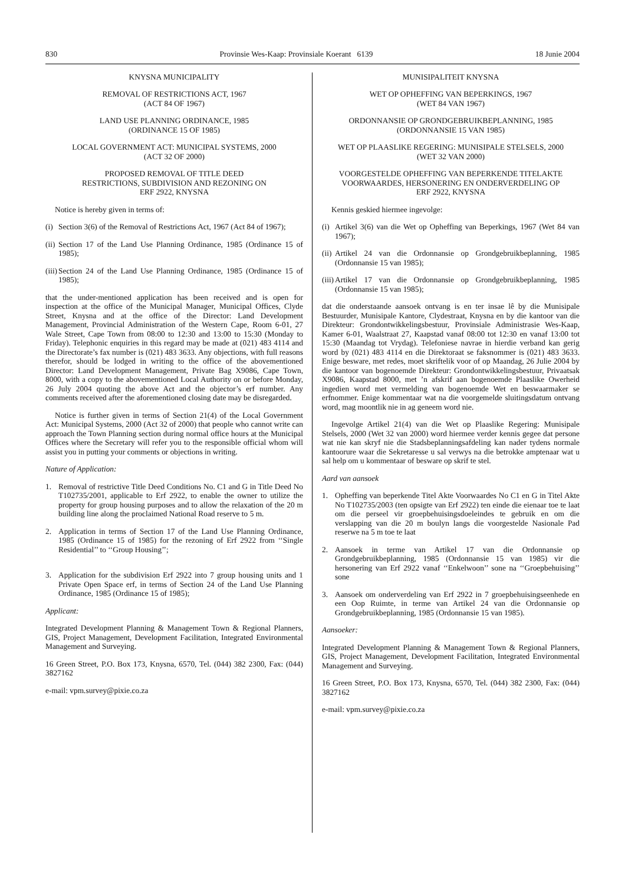830 Provinsie Wes-Kaap: Provinsiale Koerant 6139 18 Junie 2004
KNYSNA MUNICIPALITY
REMOVAL OF RESTRICTIONS ACT, 1967
(ACT 84 OF 1967)
LAND USE PLANNING ORDINANCE, 1985
(ORDINANCE 15 OF 1985)
LOCAL GOVERNMENT ACT: MUNICIPAL SYSTEMS, 2000
(ACT 32 OF 2000)
PROPOSED REMOVAL OF TITLE DEED
RESTRICTIONS, SUBDIVISION AND REZONING ON
ERF 2922, KNYSNA
Notice is hereby given in terms of:
(i) Section 3(6) of the Removal of Restrictions Act, 1967 (Act 84 of 1967);
(ii) Section 17 of the Land Use Planning Ordinance, 1985 (Ordinance 15 of 1985);
(iii) Section 24 of the Land Use Planning Ordinance, 1985 (Ordinance 15 of 1985);
that the under-mentioned application has been received and is open for inspection at the office of the Municipal Manager, Municipal Offices, Clyde Street, Knysna and at the office of the Director: Land Development Management, Provincial Administration of the Western Cape, Room 6-01, 27 Wale Street, Cape Town from 08:00 to 12:30 and 13:00 to 15:30 (Monday to Friday). Telephonic enquiries in this regard may be made at (021) 483 4114 and the Directorate’s fax number is (021) 483 3633. Any objections, with full reasons therefor, should be lodged in writing to the office of the abovementioned Director: Land Development Management, Private Bag X9086, Cape Town, 8000, with a copy to the abovementioned Local Authority on or before Monday, 26 July 2004 quoting the above Act and the objector’s erf number. Any comments received after the aforementioned closing date may be disregarded.
Notice is further given in terms of Section 21(4) of the Local Government Act: Municipal Systems, 2000 (Act 32 of 2000) that people who cannot write can approach the Town Planning section during normal office hours at the Municipal Offices where the Secretary will refer you to the responsible official whom will assist you in putting your comments or objections in writing.
Nature of Application:
1. Removal of restrictive Title Deed Conditions No. C1 and G in Title Deed No T102735/2001, applicable to Erf 2922, to enable the owner to utilize the property for group housing purposes and to allow the relaxation of the 20 m building line along the proclaimed National Road reserve to 5 m.
2. Application in terms of Section 17 of the Land Use Planning Ordinance, 1985 (Ordinance 15 of 1985) for the rezoning of Erf 2922 from ‘‘Single Residential’’ to ‘‘Group Housing’’;
3. Application for the subdivision Erf 2922 into 7 group housing units and 1 Private Open Space erf, in terms of Section 24 of the Land Use Planning Ordinance, 1985 (Ordinance 15 of 1985);
Applicant:
Integrated Development Planning & Management Town & Regional Planners, GIS, Project Management, Development Facilitation, Integrated Environmental Management and Surveying.
16 Green Street, P.O. Box 173, Knysna, 6570, Tel. (044) 382 2300, Fax: (044) 3827162
e-mail: vpm.survey@pixie.co.za
MUNISIPALITEIT KNYSNA
WET OP OPHEFFING VAN BEPERKINGS, 1967
(WET 84 VAN 1967)
ORDONNANSIE OP GRONDGEBRUIKBEPLANNING, 1985
(ORDONNANSIE 15 VAN 1985)
WET OP PLAASLIKE REGERING: MUNISIPALE STELSELS, 2000
(WET 32 VAN 2000)
VOORGESTELDE OPHEFFING VAN BEPERKENDE TITELAKTE
VOORWAARDES, HERSONERING EN ONDERVERDELING OP
ERF 2922, KNYSNA
Kennis geskied hiermee ingevolge:
(i) Artikel 3(6) van die Wet op Opheffing van Beperkings, 1967 (Wet 84 van 1967);
(ii) Artikel 24 van die Ordonnansie op Grondgebruikbeplanning, 1985 (Ordonnansie 15 van 1985);
(iii) Artikel 17 van die Ordonnansie op Grondgebruikbeplanning, 1985 (Ordonnansie 15 van 1985);
dat die onderstaande aansoek ontvang is en ter insae lê by die Munisipale Bestuurder, Munisipale Kantore, Clydestraat, Knysna en by die kantoor van die Direkteur: Grondontwikkelingsbestuur, Provinsiale Administrasie Wes-Kaap, Kamer 6-01, Waalstraat 27, Kaapstad vanaf 08:00 tot 12:30 en vanaf 13:00 tot 15:30 (Maandag tot Vrydag). Telefoniese navrae in hierdie verband kan gerig word by (021) 483 4114 en die Direktoraat se faksnommer is (021) 483 3633. Enige besware, met redes, moet skriftelik voor of op Maandag, 26 Julie 2004 by die kantoor van bogenoemde Direkteur: Grondontwikkelingsbestuur, Privaatsak X9086, Kaapstad 8000, met ’n afskrif aan bogenoemde Plaaslike Owerheid ingedien word met vermelding van bogenoemde Wet en beswaarmaker se erfnommer. Enige kommentaar wat na die voorgemelde sluitingsdatum ontvang word, mag moontlik nie in ag geneem word nie.
Ingevolge Artikel 21(4) van die Wet op Plaaslike Regering: Munisipale Stelsels, 2000 (Wet 32 van 2000) word hiermee verder kennis gegee dat persone wat nie kan skryf nie die Stadsbeplanningsafdeling kan nader tydens normale kantoorure waar die Sekretaresse u sal verwys na die betrokke amptenaar wat u sal help om u kommentaar of besware op skrif te stel.
Aard van aansoek
1. Opheffing van beperkende Titel Akte Voorwaardes No C1 en G in Titel Akte No T102735/2003 (ten opsigte van Erf 2922) ten einde die eienaar toe te laat om die perseel vir groepbehuisingsdoeleindes te gebruik en om die verslapping van die 20 m boulyn langs die voorgestelde Nasionale Pad reserwe na 5 m toe te laat
2. Aansoek in terme van Artikel 17 van die Ordonnansie op Grondgebruikbeplanning, 1985 (Ordonnansie 15 van 1985) vir die hersonering van Erf 2922 vanaf ‘‘Enkelwoon’’ sone na ‘‘Groepbehuising’’ sone
3. Aansoek om onderverdeling van Erf 2922 in 7 groepbehuisingseenhede en een Oop Ruimte, in terme van Artikel 24 van die Ordonnansie op Grondgebruikbeplanning, 1985 (Ordonnansie 15 van 1985).
Aansoeker:
Integrated Development Planning & Management Town & Regional Planners, GIS, Project Management, Development Facilitation, Integrated Environmental Management and Surveying.
16 Green Street, P.O. Box 173, Knysna, 6570, Tel. (044) 382 2300, Fax: (044) 3827162
e-mail: vpm.survey@pixie.co.za